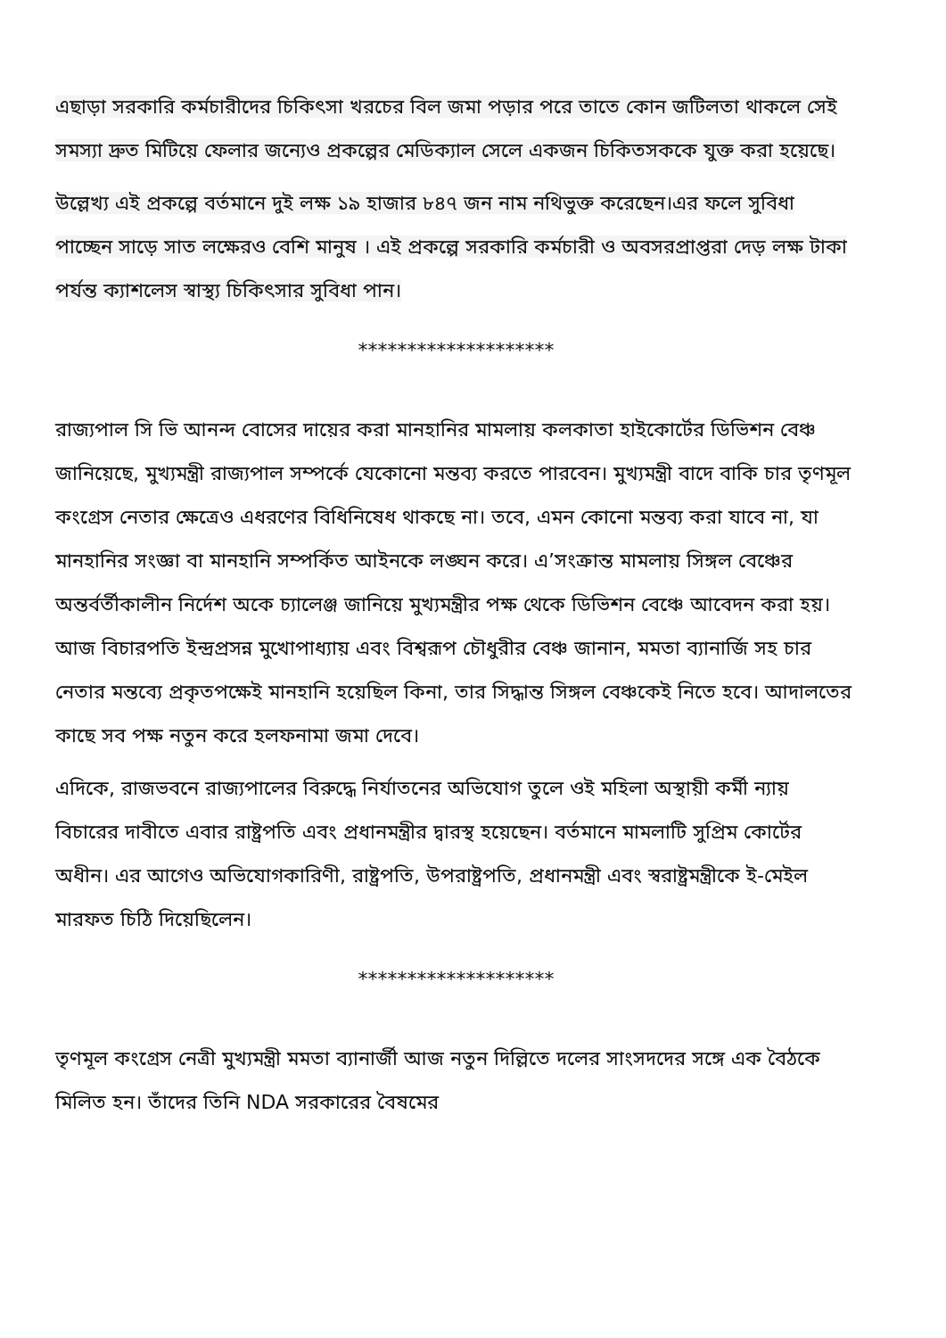এছাড়া সরকারি কর্মচারীদের চিকিৎসা খরচের বিল জমা পড়ার পরে তাতে কোন জটিলতা থাকলে সেই সমস্যা দ্রুত মিটিয়ে ফেলার জন্যেও প্রকল্পের মেডিক্যাল সেলে একজন চিকিতসককে যুক্ত করা হয়েছে।
উল্লেখ্য এই প্রকল্পে বর্তমানে দুই লক্ষ ১৯ হাজার ৮৪৭ জন নাম নথিভুক্ত করেছেন।এর ফলে সুবিধা পাচ্ছেন সাড়ে সাত লক্ষেরও বেশি মানুষ । এই প্রকল্পে সরকারি কর্মচারী ও অবসরপ্রাপ্তরা দেড় লক্ষ টাকা পর্যন্ত ক্যাশলেস স্বাস্থ্য চিকিৎসার সুবিধা পান।
********************
রাজ্যপাল সি ভি আনন্দ বোসের দায়ের করা মানহানির মামলায় কলকাতা হাইকোর্টের ডিভিশন বেঞ্চ জানিয়েছে, মুখ্যমন্ত্রী রাজ্যপাল সম্পর্কে যেকোনো মন্তব্য করতে পারবেন। মুখ্যমন্ত্রী বাদে বাকি চার তৃণমূল কংগ্রেস নেতার ক্ষেত্রেও এধরণের বিধিনিষেধ থাকছে না। তবে, এমন কোনো মন্তব্য করা যাবে না, যা মানহানির সংজ্ঞা বা মানহানি সম্পর্কিত আইনকে লঙ্ঘন করে। এ’সংক্রান্ত মামলায় সিঙ্গল বেঞ্চের অন্তর্বর্তীকালীন নির্দেশ অকে চ্যালেঞ্জ জানিয়ে মুখ্যমন্ত্রীর পক্ষ থেকে ডিভিশন বেঞ্চে আবেদন করা হয়। আজ বিচারপতি ইন্দ্রপ্রসন্ন মুখোপাধ্যায় এবং বিশ্বরূপ চৌধুরীর বেঞ্চ জানান, মমতা ব্যানার্জি সহ চার নেতার মন্তব্যে প্রকৃতপক্ষেই মানহানি হয়েছিল কিনা, তার সিদ্ধান্ত সিঙ্গল বেঞ্চকেই নিতে হবে। আদালতের কাছে সব পক্ষ নতুন করে হলফনামা জমা দেবে।
এদিকে, রাজভবনে রাজ্যপালের বিরুদ্ধে নির্যাতনের অভিযোগ তুলে ওই মহিলা অস্থায়ী কর্মী ন্যায় বিচারের দাবীতে এবার রাষ্ট্রপতি এবং প্রধানমন্ত্রীর দ্বারস্থ হয়েছেন। বর্তমানে মামলাটি সুপ্রিম কোর্টের অধীন। এর আগেও অভিযোগকারিণী, রাষ্ট্রপতি, উপরাষ্ট্রপতি, প্রধানমন্ত্রী এবং স্বরাষ্ট্রমন্ত্রীকে ই-মেইল মারফত চিঠি দিয়েছিলেন।
********************
তৃণমূল কংগ্রেস নেত্রী মুখ্যমন্ত্রী মমতা ব্যানার্জী আজ নতুন দিল্লিতে দলের সাংসদদের সঙ্গে এক বৈঠকে মিলিত হন। তাঁদের তিনি NDA সরকারের বৈষমের